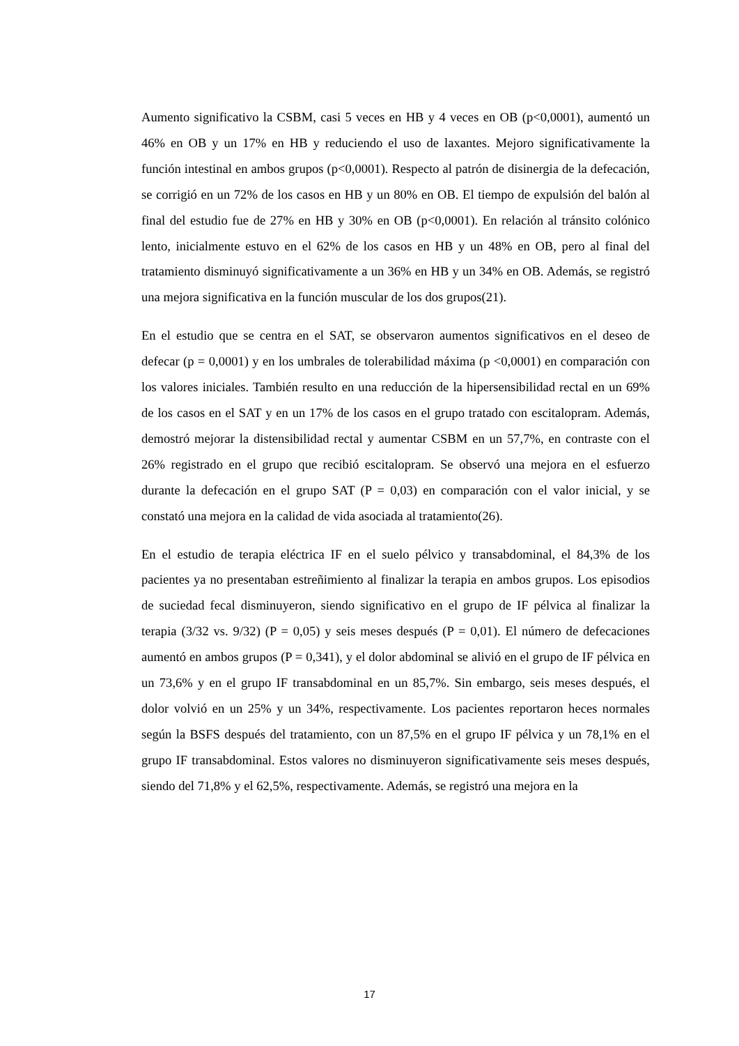Aumento significativo la CSBM, casi 5 veces en HB y 4 veces en OB (p<0,0001), aumentó un 46% en OB y un 17% en HB y reduciendo el uso de laxantes. Mejoro significativamente la función intestinal en ambos grupos (p<0,0001). Respecto al patrón de disinergia de la defecación, se corrigió en un 72% de los casos en HB y un 80% en OB. El tiempo de expulsión del balón al final del estudio fue de 27% en HB y 30% en OB (p<0,0001). En relación al tránsito colónico lento, inicialmente estuvo en el 62% de los casos en HB y un 48% en OB, pero al final del tratamiento disminuyó significativamente a un 36% en HB y un 34% en OB. Además, se registró una mejora significativa en la función muscular de los dos grupos(21).
En el estudio que se centra en el SAT, se observaron aumentos significativos en el deseo de defecar (p = 0,0001) y en los umbrales de tolerabilidad máxima (p <0,0001) en comparación con los valores iniciales. También resulto en una reducción de la hipersensibilidad rectal en un 69% de los casos en el SAT y en un 17% de los casos en el grupo tratado con escitalopram. Además, demostró mejorar la distensibilidad rectal y aumentar CSBM en un 57,7%, en contraste con el 26% registrado en el grupo que recibió escitalopram. Se observó una mejora en el esfuerzo durante la defecación en el grupo SAT (P = 0,03) en comparación con el valor inicial, y se constató una mejora en la calidad de vida asociada al tratamiento(26).
En el estudio de terapia eléctrica IF en el suelo pélvico y transabdominal, el 84,3% de los pacientes ya no presentaban estreñimiento al finalizar la terapia en ambos grupos. Los episodios de suciedad fecal disminuyeron, siendo significativo en el grupo de IF pélvica al finalizar la terapia (3/32 vs. 9/32) (P = 0,05) y seis meses después (P = 0,01). El número de defecaciones aumentó en ambos grupos (P = 0,341), y el dolor abdominal se alivió en el grupo de IF pélvica en un 73,6% y en el grupo IF transabdominal en un 85,7%. Sin embargo, seis meses después, el dolor volvió en un 25% y un 34%, respectivamente. Los pacientes reportaron heces normales según la BSFS después del tratamiento, con un 87,5% en el grupo IF pélvica y un 78,1% en el grupo IF transabdominal. Estos valores no disminuyeron significativamente seis meses después, siendo del 71,8% y el 62,5%, respectivamente. Además, se registró una mejora en la
17